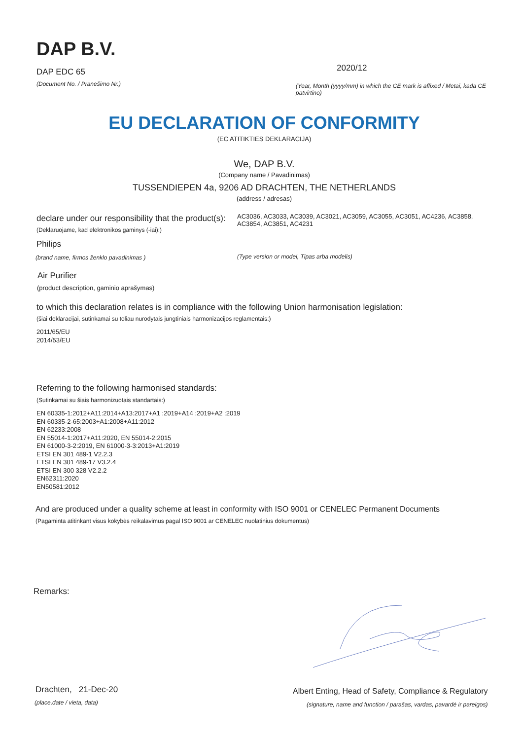DAP B.V.
DAP EDC 65
(Document No. / Pranešimo Nr.)
2020/12
(Year, Month (yyyy/mm) in which the CE mark is affixed / Metai, kada CE patvirtino)
EU DECLARATION OF CONFORMITY
(EC ATITIKTIES DEKLARACIJA)
We, DAP B.V.
(Company name / Pavadinimas)
TUSSENDIEPEN 4a, 9206 AD DRACHTEN, THE NETHERLANDS
(address / adresas)
declare under our responsibility that the product(s):
AC3036, AC3033, AC3039, AC3021, AC3059, AC3055, AC3051, AC4236, AC3858, AC3854, AC3851, AC4231
(Deklaruojame, kad elektronikos gaminys (-iai):)
Philips
(brand name, firmos ženklo pavadinimas )
(Type version or model, Tipas arba modelis)
Air Purifier
(product description, gaminio aprašymas)
to which this declaration relates is in compliance with the following Union harmonisation legislation:
(šiai deklaracijai, sutinkamai su toliau nurodytais jungtiniais harmonizacijos reglamentais:)
2011/65/EU
2014/53/EU
Referring to the following harmonised standards:
(Sutinkamai su šiais harmonizuotais standartais:)
EN 60335-1:2012+A11:2014+A13:2017+A1 :2019+A14 :2019+A2 :2019
EN 60335-2-65:2003+A1:2008+A11:2012
EN 62233:2008
EN 55014-1:2017+A11:2020, EN 55014-2:2015
EN 61000-3-2:2019, EN 61000-3-3:2013+A1:2019
ETSI EN 301 489-1 V2.2.3
ETSI EN 301 489-17 V3.2.4
ETSI EN 300 328 V2.2.2
EN62311:2020
EN50581:2012
And are produced under a quality scheme at least in conformity with ISO 9001 or CENELEC Permanent Documents
(Pagaminta atitinkant visus kokybės reikalavimus pagal ISO 9001 ar CENELEC nuolatinius dokumentus)
Remarks:
Drachten, 21-Dec-20
(place,date / vieta, data)
Albert Enting, Head of Safety, Compliance & Regulatory
(signature, name and function / parašas, vardas, pavardė ir pareigos)